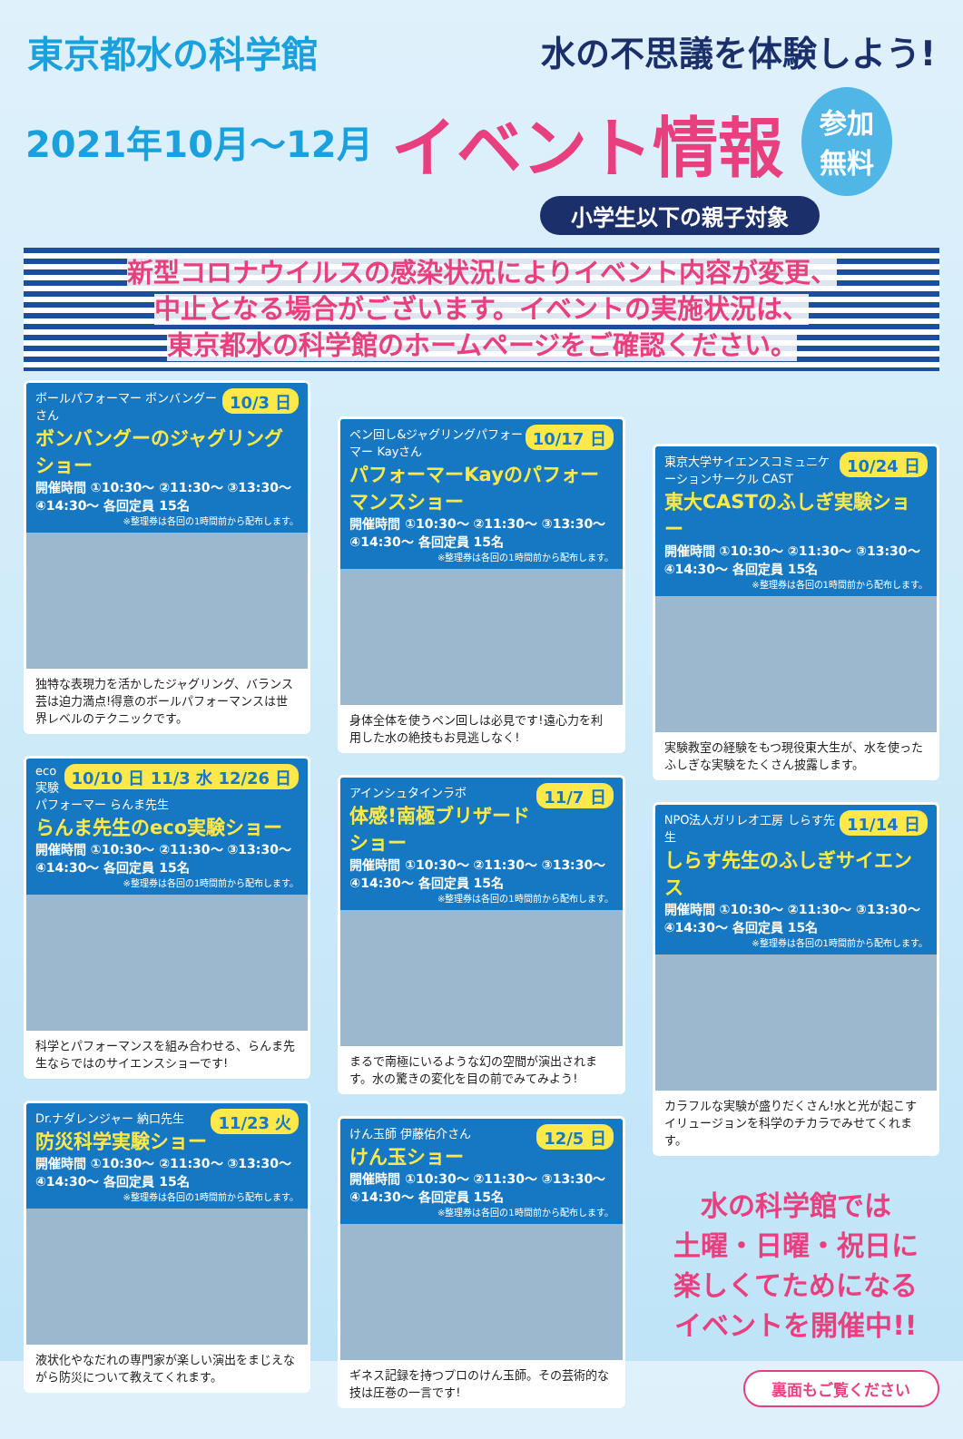東京都水の科学館 水の不思議を体験しよう!
2021年10月〜12月
イベント情報
参加
無料
小学生以下の親子対象
新型コロナウイルスの感染状況によりイベント内容が変更、
中止となる場合がございます。イベントの実施状況は、
東京都水の科学館のホームページをご確認ください。
10/3 日
ボールパフォーマー ボンバングーさん
ボンバングーのジャグリングショー
開催時間 ①10:30〜 ②11:30〜 ③13:30〜 ④14:30〜 各回定員 15名
※整理券は各回の1時間前から配布します。
独特な表現力を活かしたジャグリング、バランス芸は迫力満点!得意のボールパフォーマンスは世界レベルのテクニックです。
10/10 日 11/3 水 12/26 日
eco実験パフォーマー らんま先生
らんま先生のeco実験ショー
開催時間 ①10:30〜 ②11:30〜 ③13:30〜 ④14:30〜 各回定員 15名
※整理券は各回の1時間前から配布します。
科学とパフォーマンスを組み合わせる、らんま先生ならではのサイエンスショーです!
11/23 火
Dr.ナダレンジャー 納口先生
防災科学実験ショー
開催時間 ①10:30〜 ②11:30〜 ③13:30〜 ④14:30〜 各回定員 15名
※整理券は各回の1時間前から配布します。
液状化やなだれの専門家が楽しい演出をまじえながら防災について教えてくれます。
10/17 日
ペン回し&ジャグリングパフォーマー Kayさん
パフォーマーKayのパフォーマンスショー
開催時間 ①10:30〜 ②11:30〜 ③13:30〜 ④14:30〜 各回定員 15名
※整理券は各回の1時間前から配布します。
身体全体を使うペン回しは必見です!遠心力を利用した水の絶技もお見逃しなく!
11/7 日
アインシュタインラボ
体感!南極ブリザードショー
開催時間 ①10:30〜 ②11:30〜 ③13:30〜 ④14:30〜 各回定員 15名
※整理券は各回の1時間前から配布します。
まるで南極にいるような幻の空間が演出されます。水の驚きの変化を目の前でみてみよう!
12/5 日
けん玉師 伊藤佑介さん
けん玉ショー
開催時間 ①10:30〜 ②11:30〜 ③13:30〜 ④14:30〜 各回定員 15名
※整理券は各回の1時間前から配布します。
ギネス記録を持つプロのけん玉師。その芸術的な技は圧巻の一言です!
10/24 日
東京大学サイエンスコミュニケーションサークル CAST
東大CASTのふしぎ実験ショー
開催時間 ①10:30〜 ②11:30〜 ③13:30〜 ④14:30〜 各回定員 15名
※整理券は各回の1時間前から配布します。
実験教室の経験をもつ現役東大生が、水を使ったふしぎな実験をたくさん披露します。
11/14 日
NPO法人ガリレオ工房 しらす先生
しらす先生のふしぎサイエンス
開催時間 ①10:30〜 ②11:30〜 ③13:30〜 ④14:30〜 各回定員 15名
※整理券は各回の1時間前から配布します。
カラフルな実験が盛りだくさん!水と光が起こすイリュージョンを科学のチカラでみせてくれます。
水の科学館では
土曜・日曜・祝日に
楽しくてためになる
イベントを開催中!!
裏面もご覧ください